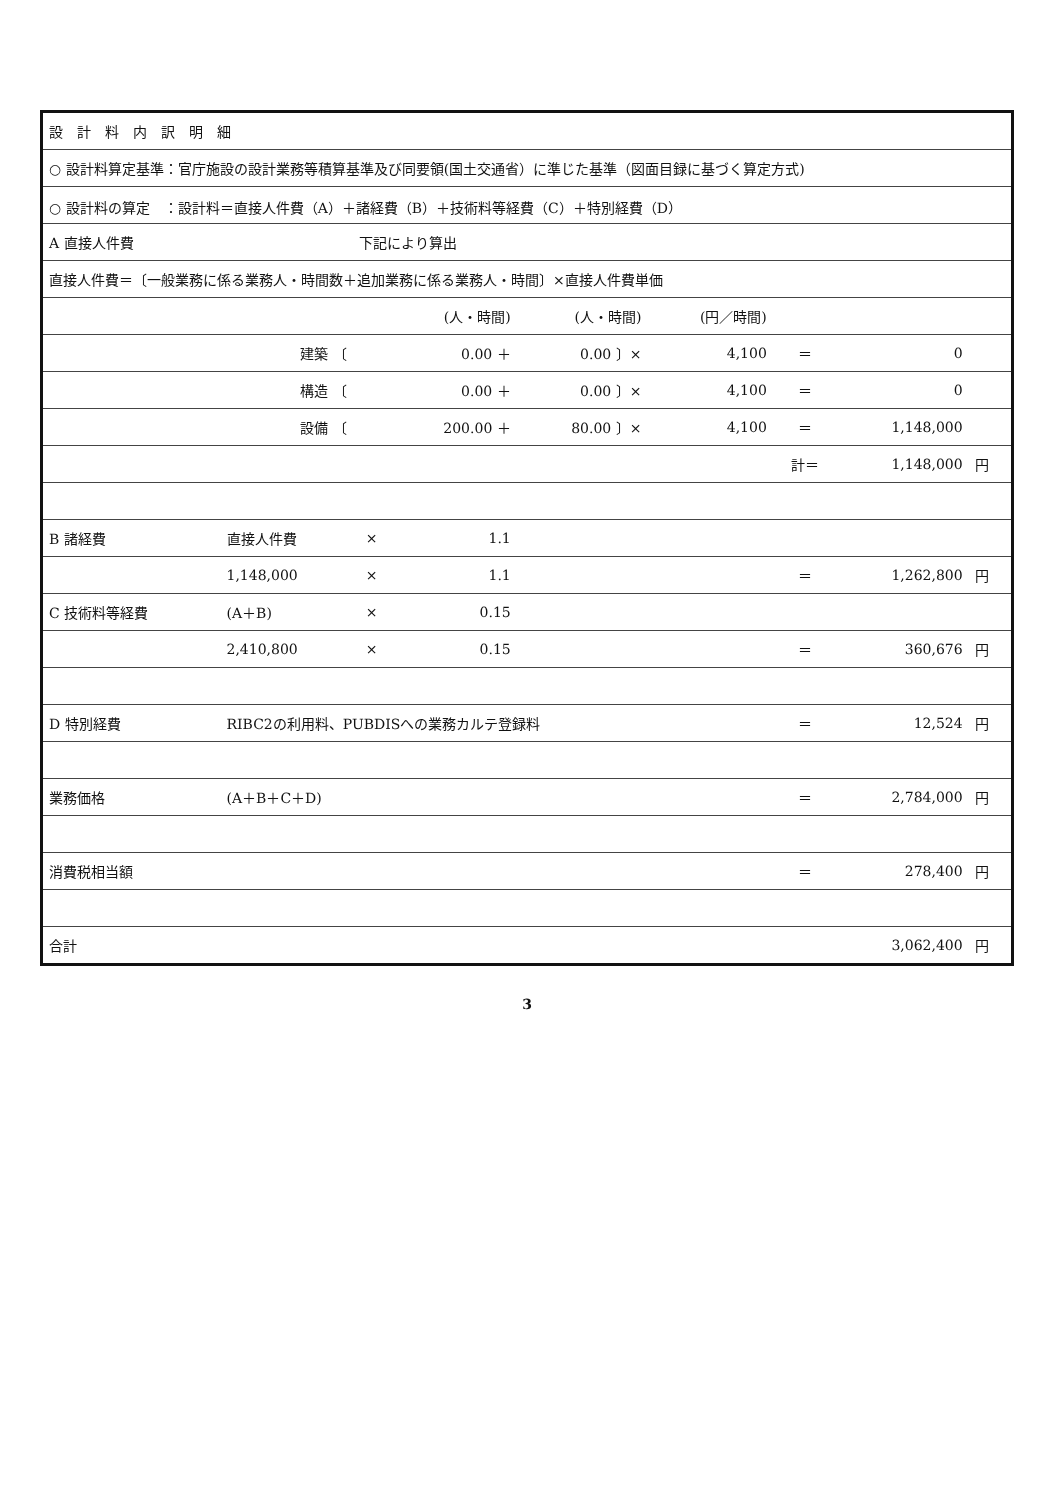| 設 計 料 内 訳 明 細 | | | | | | | | |
| ○ 設計料算定基準：官庁施設の設計業務等積算基準及び同要領(国土交通省）に準じた基準（図面目録に基づく算定方式) | | | | | | | | |
| ○ 設計料の算定 ：設計料＝直接人件費（A）＋諸経費（B）＋技術料等経費（C）＋特別経費（D） | | | | | | | | |
| A 直接人件費 | | 下記により算出 | | | | | | |
| 直接人件費＝〔一般業務に係る業務人・時間数＋追加業務に係る業務人・時間〕×直接人件費単価 | | | | | | | | |
| | | | (人・時間) | (人・時間) | (円／時間) | | | |
| | 建築 〔 | | 0.00 ＋ | 0.00 〕× | 4,100 | ＝ | 0 | |
| | 構造 〔 | | 0.00 ＋ | 0.00 〕× | 4,100 | ＝ | 0 | |
| | 設備 〔 | | 200.00 ＋ | 80.00 〕× | 4,100 | ＝ | 1,148,000 | |
| | | | | | | 計＝ | 1,148,000 | 円 |
| B 諸経費 | 直接人件費 | × | 1.1 | | | | | |
| | 1,148,000 | × | 1.1 | | | ＝ | 1,262,800 | 円 |
| C 技術料等経費 | (A＋B) | × | 0.15 | | | | | |
| | 2,410,800 | × | 0.15 | | | ＝ | 360,676 | 円 |
| D 特別経費 | RIBC2の利用料、PUBDISへの業務カルテ登録料 | | | | | ＝ | 12,524 | 円 |
| 業務価格 | (A＋B＋C＋D) | | | | | ＝ | 2,784,000 | 円 |
| 消費税相当額 | | | | | | ＝ | 278,400 | 円 |
| 合計 | | | | | | | 3,062,400 | 円 |
3